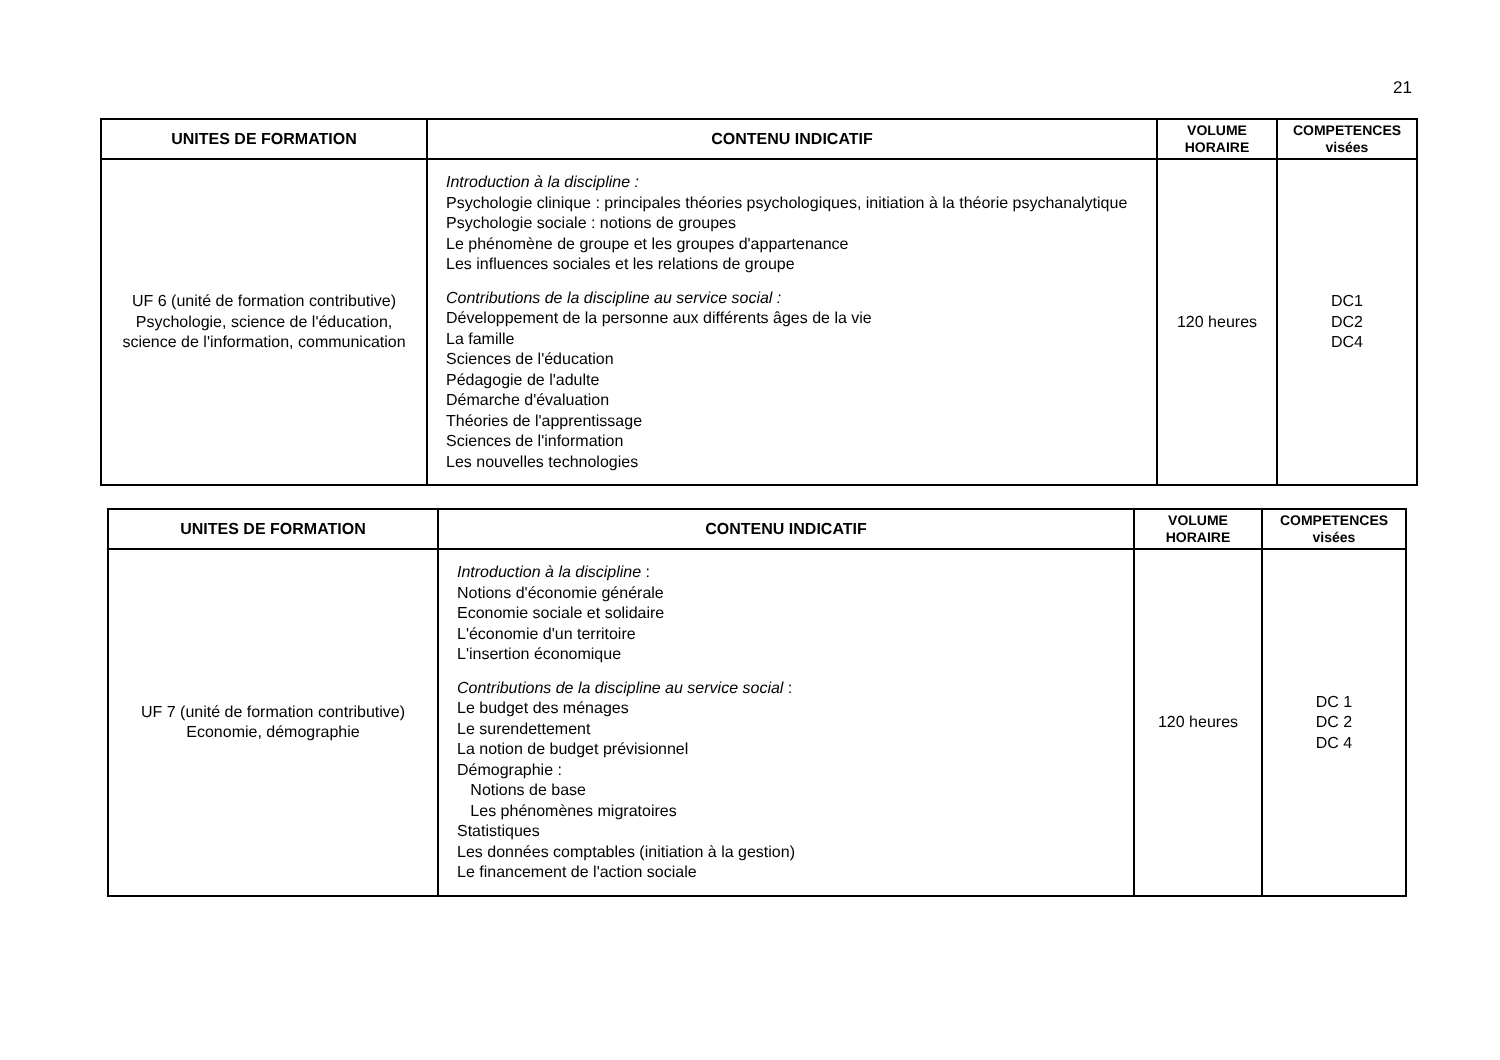21
| UNITES DE FORMATION | CONTENU INDICATIF | VOLUME HORAIRE | COMPETENCES visées |
| --- | --- | --- | --- |
| UF 6 (unité de formation contributive) Psychologie, science de l'éducation, science de l'information, communication | Introduction à la discipline : Psychologie clinique : principales théories psychologiques, initiation à la théorie psychanalytique Psychologie sociale : notions de groupes Le phénomène de groupe et les groupes d'appartenance Les influences sociales et les relations de groupe Contributions de la discipline au service social : Développement de la personne aux différents âges de la vie La famille Sciences de l'éducation Pédagogie de l'adulte Démarche d'évaluation Théories de l'apprentissage Sciences de l'information Les nouvelles technologies | 120 heures | DC1 DC2 DC4 |
| UNITES DE FORMATION | CONTENU INDICATIF | VOLUME HORAIRE | COMPETENCES visées |
| --- | --- | --- | --- |
| UF 7 (unité de formation contributive) Economie, démographie | Introduction à la discipline : Notions d'économie générale Economie sociale et solidaire L'économie d'un territoire L'insertion économique Contributions de la discipline au service social : Le budget des ménages Le surendettement La notion de budget prévisionnel Démographie : Notions de base Les phénomènes migratoires Statistiques Les données comptables (initiation à la gestion) Le financement de l'action sociale | 120 heures | DC 1 DC 2 DC 4 |